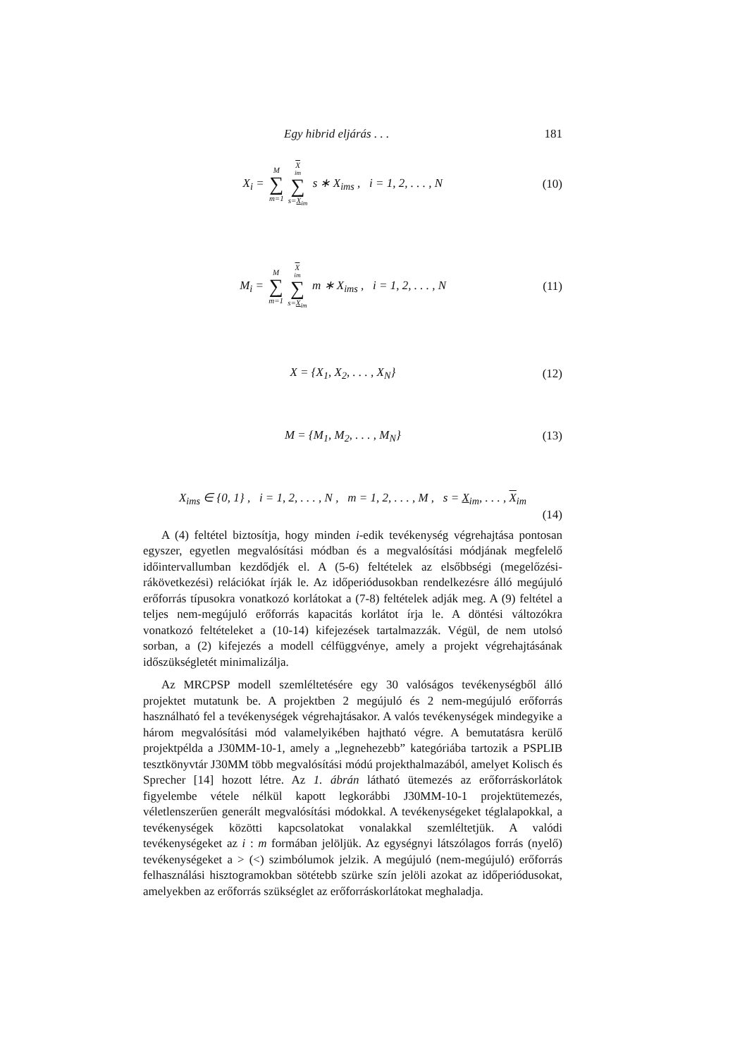Egy hibrid eljárás . . . 181
X<sub>i</sub> = M ∑ m=1 X<sub>im</sub> ∑ s=X<sub>im</sub> s ∗ X<sub>ims</sub> , i = 1, 2, . . . , N (10)
M<sub>i</sub> = M ∑ m=1 X<sub>im</sub> ∑ s=X<sub>im</sub> m ∗ X<sub>ims</sub> , i = 1, 2, . . . , N (11)
X = {X<sub>1</sub>, X<sub>2</sub>, . . . , X<sub>N</sub>} (12)
M = {M<sub>1</sub>, M<sub>2</sub>, . . . , M<sub>N</sub>} (13)
X<sub>ims</sub> ∈ {0, 1} , i = 1, 2, . . . , N , m = 1, 2, . . . , M , s = X<sub>im</sub>, . . . , X<sub>im</sub>
(14)
A (4) feltétel biztosítja, hogy minden i-edik tevékenység végrehajtása pontosan egyszer, egyetlen megvalósítási módban és a megvalósítási módjának megfelelő időintervallumban kezdődjék el. A (5-6) feltételek az elsőbbségi (megelőzési-rákövetkezési) relációkat írják le. Az időperiódusokban rendelkezésre álló megújuló erőforrás típusokra vonatkozó korlátokat a (7-8) feltételek adják meg. A (9) feltétel a teljes nem-megújuló erőforrás kapacitás korlátot írja le. A döntési változókra vonatkozó feltételeket a (10-14) kifejezések tartalmazzák. Végül, de nem utolsó sorban, a (2) kifejezés a modell célfüggvénye, amely a projekt végrehajtásának időszükségletét minimalizálja.
Az MRCPSP modell szemléltetésére egy 30 valóságos tevékenységből álló projektet mutatunk be. A projektben 2 megújuló és 2 nem-megújuló erőforrás használható fel a tevékenységek végrehajtásakor. A valós tevékenységek mindegyike a három megvalósítási mód valamelyikében hajtható végre. A bemutatásra kerülő projektpélda a J30MM-10-1, amely a „legnehezebb” kategóriába tartozik a PSPLIB tesztkönyvtár J30MM több megvalósítási módú projekthalmazából, amelyet Kolisch és Sprecher [14] hozott létre. Az 1. ábrán látható ütemezés az erőforráskorlátok figyelembe vétele nélkül kapott legkorábbi J30MM-10-1 projektütemezés, véletlenszerűen generált megvalósítási módokkal. A tevékenységeket téglalapokkal, a tevékenységek közötti kapcsolatokat vonalakkal szemléltetjük. A valódi tevékenységeket az i : m formában jelöljük. Az egységnyi látszólagos forrás (nyelő) tevékenységeket a > (<) szimbólumok jelzik. A megújuló (nem-megújuló) erőforrás felhasználási hisztogramokban sötétebb szürke szín jelöli azokat az időperiódusokat, amelyekben az erőforrás szükséglet az erőforráskorlátokat meghaladja.